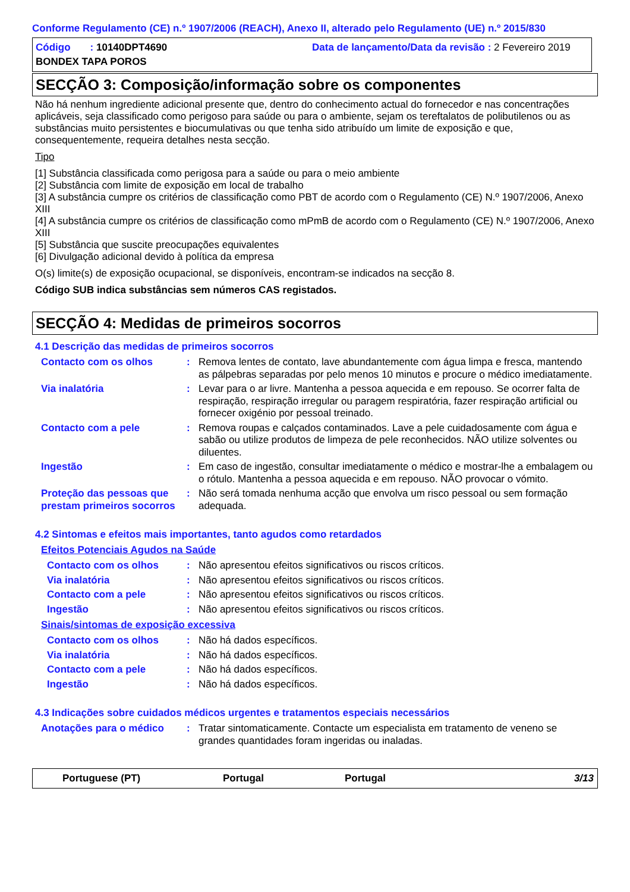Conforme Regulamento (CE) n.º 1907/2006 (REACH), Anexo II, alterado pelo Regulamento (UE) n.º 2015/830
Código : 10140DPT4690
Data de lançamento/Data da revisão : 2 Fevereiro 2019
BONDEX TAPA POROS
SECÇÃO 3: Composição/informação sobre os componentes
Não há nenhum ingrediente adicional presente que, dentro do conhecimento actual do fornecedor e nas concentrações aplicáveis, seja classificado como perigoso para saúde ou para o ambiente, sejam os tereftalatos de polibutilenos ou as substâncias muito persistentes e biocumulativas ou que tenha sido atribuído um limite de exposição e que, consequentemente, requeira detalhes nesta secção.
Tipo
[1] Substância classificada como perigosa para a saúde ou para o meio ambiente
[2] Substância com limite de exposição em local de trabalho
[3] A substância cumpre os critérios de classificação como PBT de acordo com o Regulamento (CE) N.º 1907/2006, Anexo XIII
[4] A substância cumpre os critérios de classificação como mPmB de acordo com o Regulamento (CE) N.º 1907/2006, Anexo XIII
[5] Substância que suscite preocupações equivalentes
[6] Divulgação adicional devido à política da empresa
O(s) limite(s) de exposição ocupacional, se disponíveis, encontram-se indicados na secção 8.
Código SUB indica substâncias sem números CAS registados.
SECÇÃO 4: Medidas de primeiros socorros
4.1 Descrição das medidas de primeiros socorros
Contacto com os olhos : Remova lentes de contato, lave abundantemente com água limpa e fresca, mantendo as pálpebras separadas por pelo menos 10 minutos e procure o médico imediatamente.
Via inalatória : Levar para o ar livre. Mantenha a pessoa aquecida e em repouso. Se ocorrer falta de respiração, respiração irregular ou paragem respiratória, fazer respiração artificial ou fornecer oxigénio por pessoal treinado.
Contacto com a pele : Remova roupas e calçados contaminados. Lave a pele cuidadosamente com água e sabão ou utilize produtos de limpeza de pele reconhecidos. NÃO utilize solventes ou diluentes.
Ingestão : Em caso de ingestão, consultar imediatamente o médico e mostrar-lhe a embalagem ou o rótulo. Mantenha a pessoa aquecida e em repouso. NÃO provocar o vómito.
Proteção das pessoas que prestam primeiros socorros
: Não será tomada nenhuma acção que envolva um risco pessoal ou sem formação adequada.
4.2 Sintomas e efeitos mais importantes, tanto agudos como retardados
Efeitos Potenciais Agudos na Saúde
Contacto com os olhos : Não apresentou efeitos significativos ou riscos críticos.
Via inalatória : Não apresentou efeitos significativos ou riscos críticos.
Contacto com a pele : Não apresentou efeitos significativos ou riscos críticos.
Ingestão : Não apresentou efeitos significativos ou riscos críticos.
Sinais/sintomas de exposição excessiva
Contacto com os olhos : Não há dados específicos.
Via inalatória : Não há dados específicos.
Contacto com a pele : Não há dados específicos.
Ingestão : Não há dados específicos.
4.3 Indicações sobre cuidados médicos urgentes e tratamentos especiais necessários
Anotações para o médico : Tratar sintomaticamente. Contacte um especialista em tratamento de veneno se grandes quantidades foram ingeridas ou inaladas.
Portuguese (PT) Portugal Portugal 3/13